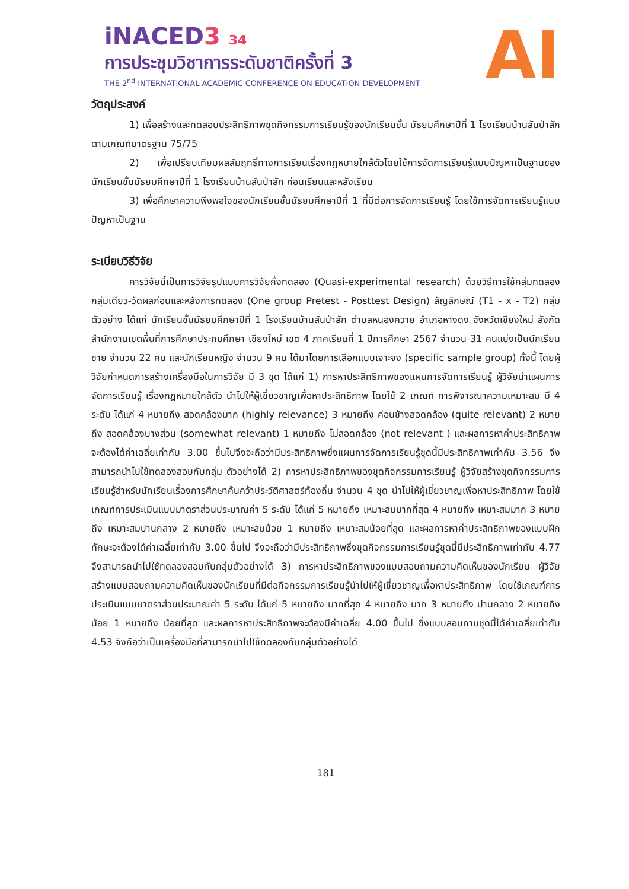iNACED3 34
การประชุมวิชาการระดับชาติครั้งที่ 3
THE 2<sup>nd</sup> INTERNATIONAL ACADEMIC CONFERENCE ON EDUCATION DEVELOPMENT
AI
วัตถุประสงค์
1) เพื่อสร้างและทดสอบประสิทธิภาพชุดกิจกรรมการเรียนรู้ของนักเรียนชั้น มัธยมศึกษาปีที่ 1 โรงเรียนบ้านสันป่าสัก ตามเกณฑ์มาตรฐาน 75/75
2) เพื่อเปรียบเทียบผลสัมฤทธิ์ทางการเรียนเรื่องกฎหมายใกล้ตัวโดยใช้การจัดการเรียนรู้แบบปัญหาเป็นฐานของนักเรียนชั้นมัธยมศึกษาปีที่ 1 โรงเรียนบ้านสันป่าสัก ก่อนเรียนและหลังเรียน
3) เพื่อศึกษาความพึงพอใจของนักเรียนชั้นมัธยมศึกษาปีที่ 1 ที่มีต่อการจัดการเรียนรู้ โดยใช้การจัดการเรียนรู้แบบปัญหาเป็นฐาน
ระเบียบวิธีวิจัย
การวิจัยนี้เป็นการวิจัยรูปแบบการวิจัยกึ่งทดลอง (Quasi-experimental research) ด้วยวิธีการใช้กลุ่มทดลองกลุ่มเดียว-วัดผลก่อนและหลังการทดลอง (One group Pretest - Posttest Design) สัญลักษณ์ (T1 - x - T2) กลุ่มตัวอย่าง ได้แก่ นักเรียนชั้นมัธยมศึกษาปีที่ 1 โรงเรียนบ้านสันป่าสัก ตำบลหนองควาย อำเภอหางดง จังหวัดเชียงใหม่ สังกัดสำนักงานเขตพื้นที่การศึกษาประถมศึกษา เชียงใหม่ เขต 4 ภาคเรียนที่ 1 ปีการศึกษา 2567 จำนวน 31 คนแบ่งเป็นนักเรียนชาย จำนวน 22 คน และนักเรียนหญิง จำนวน 9 คน ได้มาโดยการเลือกแบบเจาะจง (specific sample group) ทั้งนี้ โดยผู้วิจัยกำหนดการสร้างเครื่องมือในการวิจัย มี 3 ชุด ได้แก่ 1) การหาประสิทธิภาพของแผนการจัดการเรียนรู้ ผู้วิจัยนำแผนการจัดการเรียนรู้ เรื่องกฎหมายใกล้ตัว นำไปให้ผู้เชี่ยวชาญเพื่อหาประสิทธิภาพ โดยใช้ 2 เกณฑ์ การพิจารณาความเหมาะสม มี 4 ระดับ ได้แก่ 4 หมายถึง สอดคล้องมาก (highly relevance) 3 หมายถึง ค่อนข้างสอดคล้อง (quite relevant) 2 หมายถึง สอดคล้องบางส่วน (somewhat relevant) 1 หมายถึง ไม่สอดคล้อง (not relevant ) และผลการหาค่าประสิทธิภาพจะต้องได้ค่าเฉลี่ยเท่ากับ 3.00 ขึ้นไปจึงจะถือว่ามีประสิทธิภาพซึ่งแผนการจัดการเรียนรู้ชุดนี้มีประสิทธิภาพเท่ากับ 3.56 จึงสามารถนำไปใช้ทดลองสอบกับกลุ่ม ตัวอย่างได้ 2) การหาประสิทธิภาพของชุดกิจกรรมการเรียนรู้ ผู้วิจัยสร้างชุดกิจกรรมการเรียนรู้สำหรับนักเรียนเรื่องการศึกษาค้นคว้าประวัติศาสตร์ท้องถิ่น จำนวน 4 ชุด นำไปให้ผู้เชี่ยวชาญเพื่อหาประสิทธิภาพ โดยใช้เกณฑ์การประเมินแบบมาตราส่วนประมาณค่า 5 ระดับ ได้แก่ 5 หมายถึง เหมาะสมมากที่สุด 4 หมายถึง เหมาะสมมาก 3 หมายถึง เหมาะสมปานกลาง 2 หมายถึง เหมาะสมน้อย 1 หมายถึง เหมาะสมน้อยที่สุด และผลการหาค่าประสิทธิภาพของแบบฝึกทักษะจะต้องได้ค่าเฉลี่ยเท่ากับ 3.00 ขึ้นไป จึงจะถือว่ามีประสิทธิภาพซึ่งชุดกิจกรรมการเรียนรู้ชุดนี้มีประสิทธิภาพเท่ากับ 4.77 จึงสามารถนำไปใช้ทดลองสอบกับกลุ่มตัวอย่างได้ 3) การหาประสิทธิภาพของแบบสอบถามความคิดเห็นของนักเรียน ผู้วิจัยสร้างแบบสอบถามความคิดเห็นของนักเรียนที่มีต่อกิจกรรมการเรียนรู้นำไปให้ผู้เชี่ยวชาญเพื่อหาประสิทธิภาพ โดยใช้เกณฑ์การประเมินแบบมาตราส่วนประมาณค่า 5 ระดับ ได้แก่ 5 หมายถึง มากที่สุด 4 หมายถึง มาก 3 หมายถึง ปานกลาง 2 หมายถึง น้อย 1 หมายถึง น้อยที่สุด และผลการหาประสิทธิภาพจะต้องมีค่าเฉลี่ย 4.00 ขึ้นไป ซึ่งแบบสอบถามชุดนี้ได้ค่าเฉลี่ยเท่ากับ 4.53 จึงถือว่าเป็นเครื่องมือที่สามารถนำไปใช้ทดลองกับกลุ่มตัวอย่างได้
181